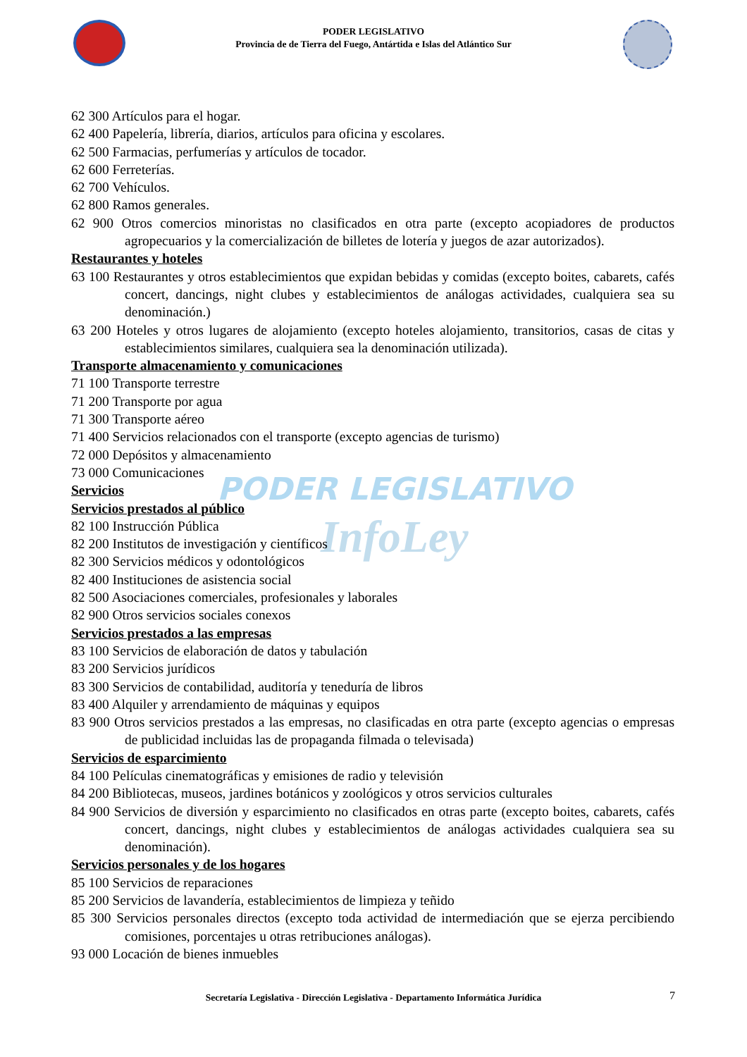PODER LEGISLATIVO
Provincia de de Tierra del Fuego, Antártida e Islas del Atlántico Sur
PODER LEGISLATIVO
InfoLey
62 300 Artículos para el hogar.
62 400 Papelería, librería, diarios, artículos para oficina y escolares.
62 500 Farmacias, perfumerías y artículos de tocador.
62 600 Ferreterías.
62 700 Vehículos.
62 800 Ramos generales.
62 900 Otros comercios minoristas no clasificados en otra parte (excepto acopiadores de productos agropecuarios y la comercialización de billetes de lotería y juegos de azar autorizados).
Restaurantes y hoteles
63 100 Restaurantes y otros establecimientos que expidan bebidas y comidas (excepto boites, cabarets, cafés concert, dancings, night clubes y establecimientos de análogas actividades, cualquiera sea su denominación.)
63 200 Hoteles y otros lugares de alojamiento (excepto hoteles alojamiento, transitorios, casas de citas y establecimientos similares, cualquiera sea la denominación utilizada).
Transporte almacenamiento y comunicaciones
71 100 Transporte terrestre
71 200 Transporte por agua
71 300 Transporte aéreo
71 400 Servicios relacionados con el transporte (excepto agencias de turismo)
72 000 Depósitos y almacenamiento
73 000 Comunicaciones
Servicios
Servicios prestados al público
82 100 Instrucción Pública
82 200 Institutos de investigación y científicos
82 300 Servicios médicos y odontológicos
82 400 Instituciones de asistencia social
82 500 Asociaciones comerciales, profesionales y laborales
82 900 Otros servicios sociales conexos
Servicios prestados a las empresas
83 100 Servicios de elaboración de datos y tabulación
83 200 Servicios jurídicos
83 300 Servicios de contabilidad, auditoría y teneduría de libros
83 400 Alquiler y arrendamiento de máquinas y equipos
83 900 Otros servicios prestados a las empresas, no clasificadas en otra parte (excepto agencias o empresas de publicidad incluidas las de propaganda filmada o televisada)
Servicios de esparcimiento
84 100 Películas cinematográficas y emisiones de radio y televisión
84 200 Bibliotecas, museos, jardines botánicos y zoológicos y otros servicios culturales
84 900 Servicios de diversión y esparcimiento no clasificados en otras parte (excepto boites, cabarets, cafés concert, dancings, night clubes y establecimientos de análogas actividades cualquiera sea su denominación).
Servicios personales y de los hogares
85 100 Servicios de reparaciones
85 200 Servicios de lavandería, establecimientos de limpieza y teñido
85 300 Servicios personales directos (excepto toda actividad de intermediación que se ejerza percibiendo comisiones, porcentajes u otras retribuciones análogas).
93 000 Locación de bienes inmuebles
Secretaría Legislativa - Dirección Legislativa - Departamento Informática Jurídica 7